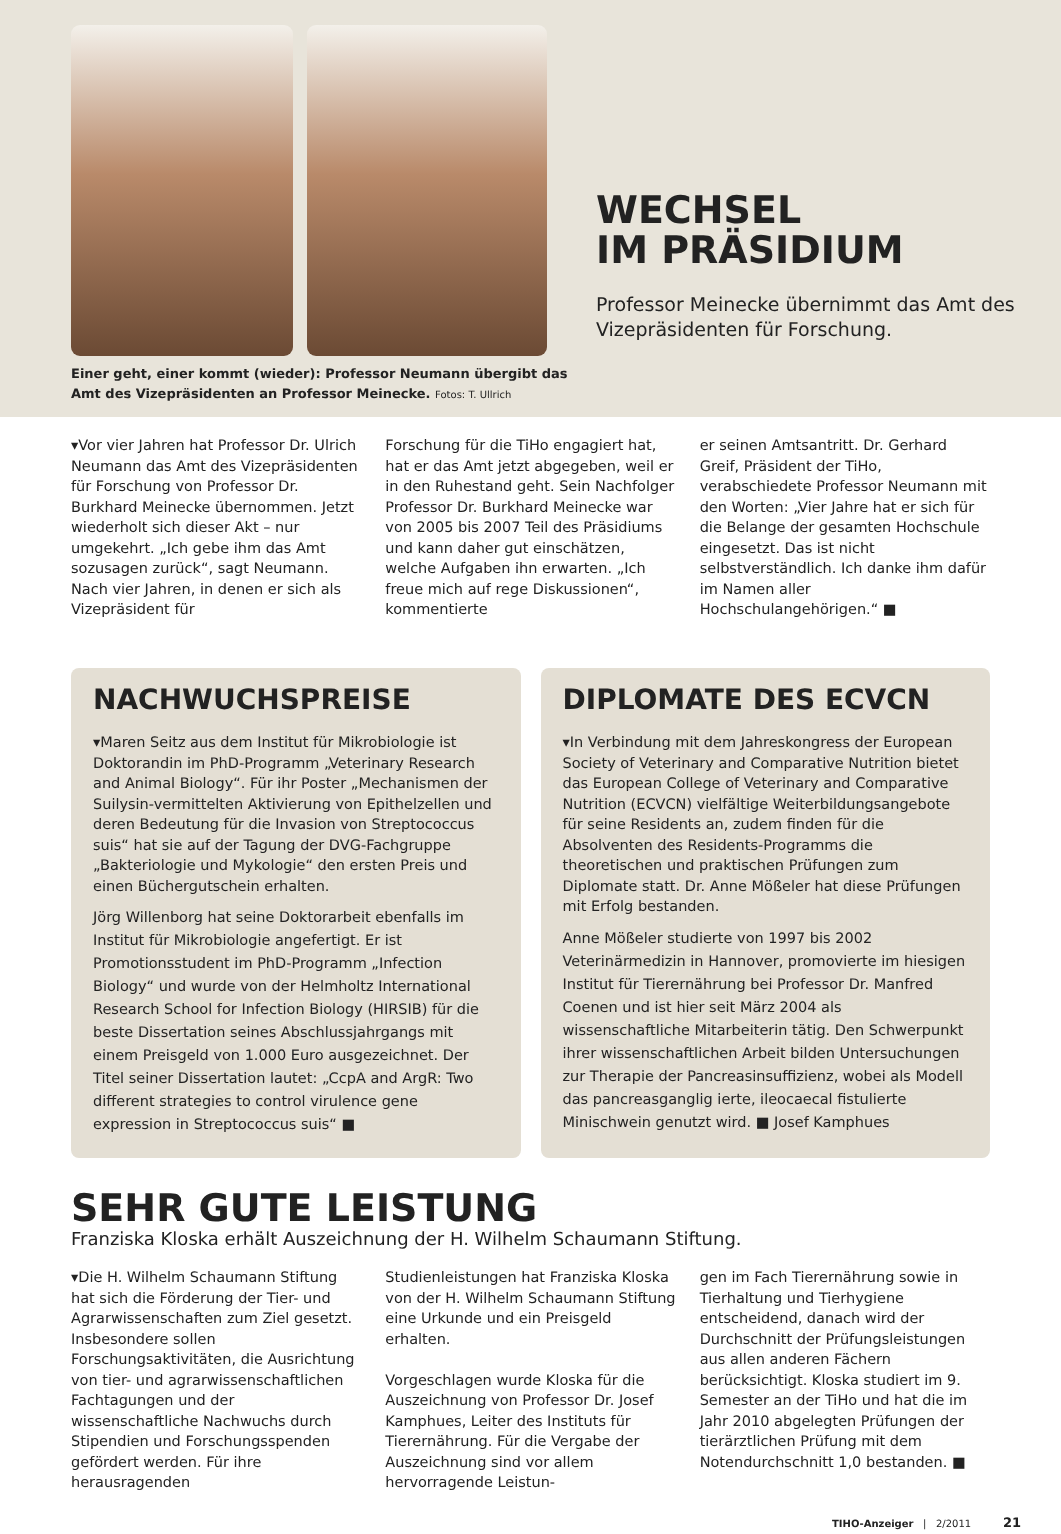Einer geht, einer kommt (wieder): Professor Neumann übergibt das Amt des Vizepräsidenten an Professor Meinecke. Fotos: T. Ullrich
WECHSEL
IM PRÄSIDIUM
Professor Meinecke übernimmt das Amt des Vizepräsidenten für Forschung.
▾Vor vier Jahren hat Professor Dr. Ulrich Neumann das Amt des Vizepräsidenten für Forschung von Professor Dr. Burkhard Meinecke übernommen. Jetzt wiederholt sich dieser Akt – nur umgekehrt. „Ich gebe ihm das Amt sozusagen zurück“, sagt Neumann. Nach vier Jahren, in denen er sich als Vizepräsident für
Forschung für die TiHo engagiert hat, hat er das Amt jetzt abgegeben, weil er in den Ruhestand geht. Sein Nachfolger Professor Dr. Burkhard Meinecke war von 2005 bis 2007 Teil des Präsidiums und kann daher gut einschätzen, welche Aufgaben ihn erwarten. „Ich freue mich auf rege Diskussionen“, kommentierte
er seinen Amtsantritt. Dr. Gerhard Greif, Präsident der TiHo, verabschiedete Professor Neumann mit den Worten: „Vier Jahre hat er sich für die Belange der gesamten Hochschule eingesetzt. Das ist nicht selbstverständlich. Ich danke ihm dafür im Namen aller Hochschulangehörigen.“ ■
NACHWUCHSPREISE
▾Maren Seitz aus dem Institut für Mikrobiologie ist Doktorandin im PhD-Programm „Veterinary Research and Animal Biology“. Für ihr Poster „Mechanismen der Suilysin-vermittelten Aktivierung von Epithelzellen und deren Bedeutung für die Invasion von Streptococcus suis“ hat sie auf der Tagung der DVG-Fachgruppe „Bakteriologie und Mykologie“ den ersten Preis und einen Büchergutschein erhalten.
Jörg Willenborg hat seine Doktorarbeit ebenfalls im Institut für Mikrobiologie angefertigt. Er ist Promotionsstudent im PhD-Programm „Infection Biology“ und wurde von der Helmholtz International Research School for Infection Biology (HIRSIB) für die beste Dissertation seines Abschlussjahrgangs mit einem Preisgeld von 1.000 Euro ausgezeichnet. Der Titel seiner Dissertation lautet: „CcpA and ArgR: Two different strategies to control virulence gene expression in Streptococcus suis“ ■
DIPLOMATE DES ECVCN
▾In Verbindung mit dem Jahreskongress der European Society of Veterinary and Comparative Nutrition bietet das European College of Veterinary and Comparative Nutrition (ECVCN) vielfältige Weiterbildungsangebote für seine Residents an, zudem finden für die Absolventen des Residents-Programms die theoretischen und praktischen Prüfungen zum Diplomate statt. Dr. Anne Mößeler hat diese Prüfungen mit Erfolg bestanden.
Anne Mößeler studierte von 1997 bis 2002 Veterinärmedizin in Hannover, promovierte im hiesigen Institut für Tierernährung bei Professor Dr. Manfred Coenen und ist hier seit März 2004 als wissenschaftliche Mitarbeiterin tätig. Den Schwerpunkt ihrer wissenschaftlichen Arbeit bilden Untersuchungen zur Therapie der Pancreasinsuffizienz, wobei als Modell das pancreasganglig ierte, ileocaecal fistulierte Minischwein genutzt wird. ■ Josef Kamphues
SEHR GUTE LEISTUNG
Franziska Kloska erhält Auszeichnung der H. Wilhelm Schaumann Stiftung.
▾Die H. Wilhelm Schaumann Stiftung hat sich die Förderung der Tier- und Agrarwissenschaften zum Ziel gesetzt. Insbesondere sollen Forschungsaktivitäten, die Ausrichtung von tier- und agrarwissenschaftlichen Fachtagungen und der wissenschaftliche Nachwuchs durch Stipendien und Forschungsspenden gefördert werden. Für ihre herausragenden
Studienleistungen hat Franziska Kloska von der H. Wilhelm Schaumann Stiftung eine Urkunde und ein Preisgeld erhalten.
Vorgeschlagen wurde Kloska für die Auszeichnung von Professor Dr. Josef Kamphues, Leiter des Instituts für Tierernährung. Für die Vergabe der Auszeichnung sind vor allem hervorragende Leistun-
gen im Fach Tierernährung sowie in Tierhaltung und Tierhygiene entscheidend, danach wird der Durchschnitt der Prüfungsleistungen aus allen anderen Fächern berücksichtigt. Kloska studiert im 9. Semester an der TiHo und hat die im Jahr 2010 abgelegten Prüfungen der tierärztlichen Prüfung mit dem Notendurchschnitt 1,0 bestanden. ■
TIHO-Anzeiger | 2/2011 21